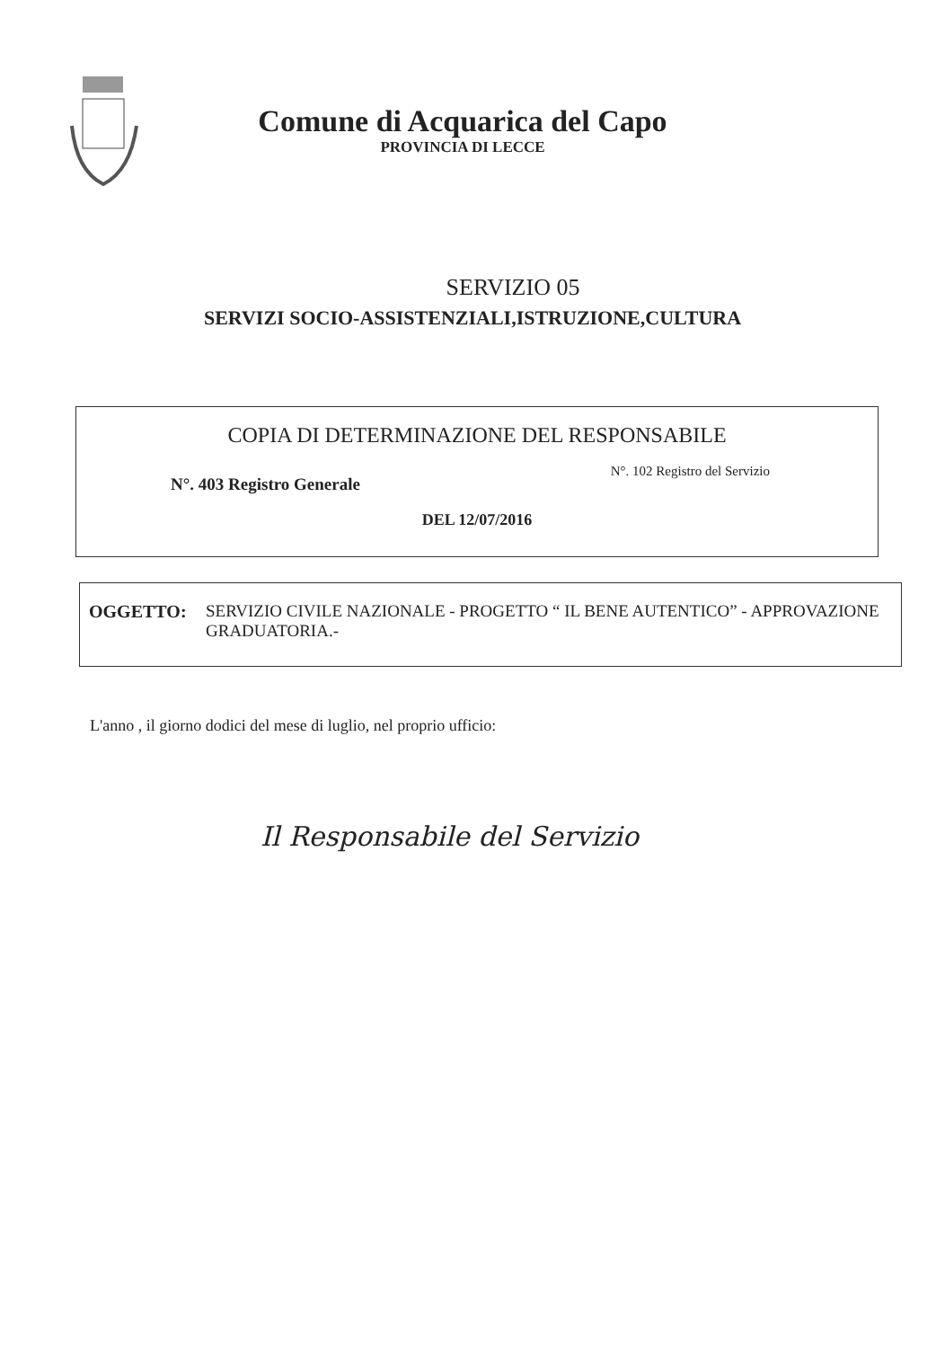Comune di Acquarica del Capo
PROVINCIA DI LECCE
SERVIZIO 05
SERVIZI SOCIO-ASSISTENZIALI,ISTRUZIONE,CULTURA
COPIA DI DETERMINAZIONE DEL RESPONSABILE
N°. 403 Registro Generale N°. 102 Registro del Servizio
DEL 12/07/2016
OGGETTO: SERVIZIO CIVILE NAZIONALE - PROGETTO “ IL BENE AUTENTICO” - APPROVAZIONE GRADUATORIA.-
L'anno , il giorno dodici del mese di luglio, nel proprio ufficio:
Il Responsabile del Servizio